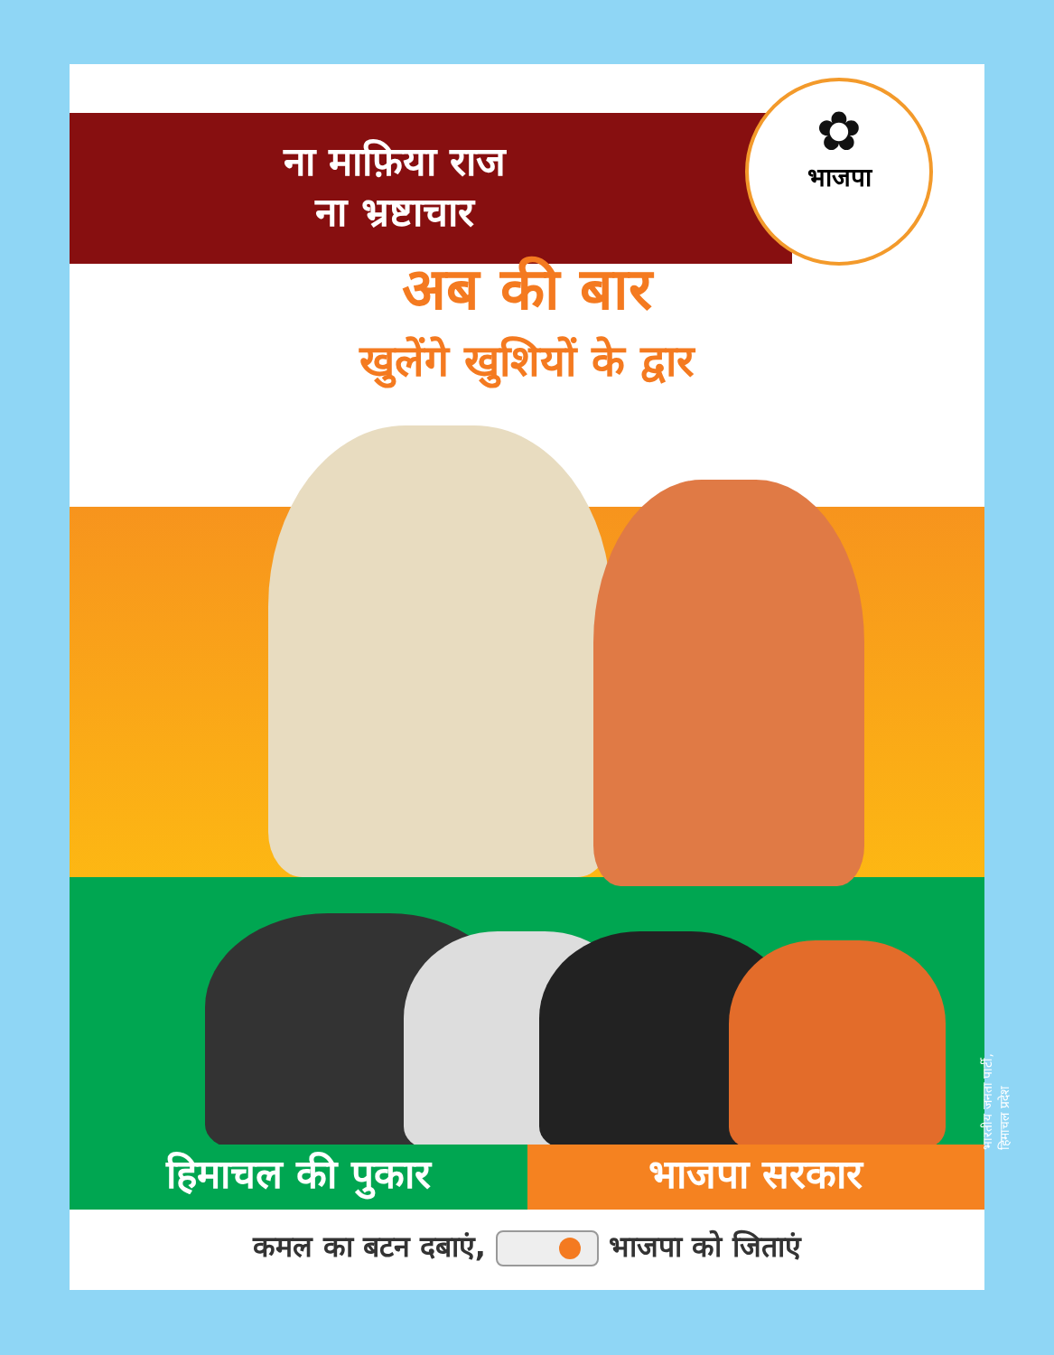✿
भाजपा
ना माफ़िया राज
ना भ्रष्टाचार
अब की बार
खुलेंगे खुशियों के द्वार
हिमाचल की पुकार भाजपा सरकार
कमल का बटन दबाएं, भाजपा को जिताएं
भारतीय जनता पार्टी, हिमाचल प्रदेश